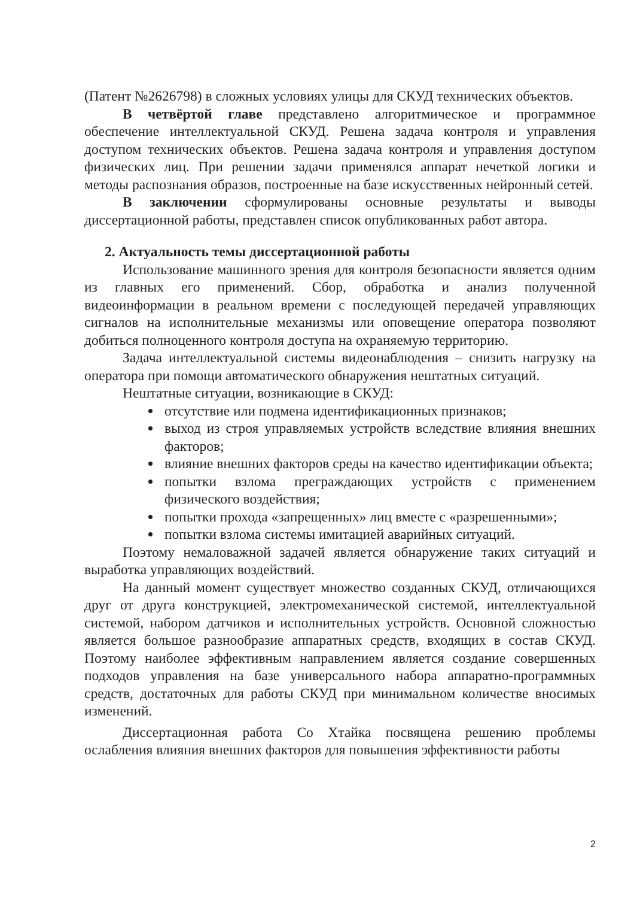(Патент №2626798) в сложных условиях улицы для СКУД технических объектов.
В четвёртой главе представлено алгоритмическое и программное обеспечение интеллектуальной СКУД. Решена задача контроля и управления доступом технических объектов. Решена задача контроля и управления доступом физических лиц. При решении задачи применялся аппарат нечеткой логики и методы распознания образов, построенные на базе искусственных нейронный сетей.
В заключении сформулированы основные результаты и выводы диссертационной работы, представлен список опубликованных работ автора.
2. Актуальность темы диссертационной работы
Использование машинного зрения для контроля безопасности является одним из главных его применений. Сбор, обработка и анализ полученной видеоинформации в реальном времени с последующей передачей управляющих сигналов на исполнительные механизмы или оповещение оператора позволяют добиться полноценного контроля доступа на охраняемую территорию.
Задача интеллектуальной системы видеонаблюдения – снизить нагрузку на оператора при помощи автоматического обнаружения нештатных ситуаций.
Нештатные ситуации, возникающие в СКУД:
отсутствие или подмена идентификационных признаков;
выход из строя управляемых устройств вследствие влияния внешних факторов;
влияние внешних факторов среды на качество идентификации объекта;
попытки взлома преграждающих устройств с применением физического воздействия;
попытки прохода «запрещенных» лиц вместе с «разрешенными»;
попытки взлома системы имитацией аварийных ситуаций.
Поэтому немаловажной задачей является обнаружение таких ситуаций и выработка управляющих воздействий.
На данный момент существует множество созданных СКУД, отличающихся друг от друга конструкцией, электромеханической системой, интеллектуальной системой, набором датчиков и исполнительных устройств. Основной сложностью является большое разнообразие аппаратных средств, входящих в состав СКУД. Поэтому наиболее эффективным направлением является создание совершенных подходов управления на базе универсального набора аппаратно-программных средств, достаточных для работы СКУД при минимальном количестве вносимых изменений.
Диссертационная работа Со Хтайка посвящена решению проблемы ослабления влияния внешних факторов для повышения эффективности работы
2